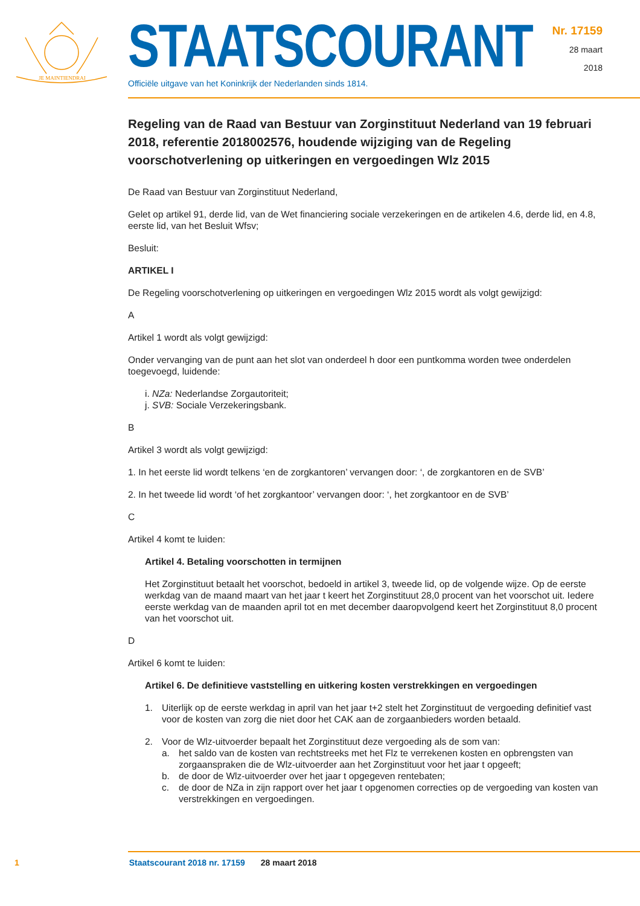JE MAINTIENDRAI
STAATSCOURANT
Officiële uitgave van het Koninkrijk der Nederlanden sinds 1814.
Nr. 17159
28 maart
2018
Regeling van de Raad van Bestuur van Zorginstituut Nederland van 19 februari 2018, referentie 2018002576, houdende wijziging van de Regeling voorschotverlening op uitkeringen en vergoedingen Wlz 2015
De Raad van Bestuur van Zorginstituut Nederland,
Gelet op artikel 91, derde lid, van de Wet financiering sociale verzekeringen en de artikelen 4.6, derde lid, en 4.8, eerste lid, van het Besluit Wfsv;
Besluit:
ARTIKEL I
De Regeling voorschotverlening op uitkeringen en vergoedingen Wlz 2015 wordt als volgt gewijzigd:
A
Artikel 1 wordt als volgt gewijzigd:
Onder vervanging van de punt aan het slot van onderdeel h door een puntkomma worden twee onderdelen toegevoegd, luidende:
i. NZa: Nederlandse Zorgautoriteit;
j. SVB: Sociale Verzekeringsbank.
B
Artikel 3 wordt als volgt gewijzigd:
1. In het eerste lid wordt telkens ‘en de zorgkantoren’ vervangen door: ‘, de zorgkantoren en de SVB’
2. In het tweede lid wordt ‘of het zorgkantoor’ vervangen door: ‘, het zorgkantoor en de SVB’
C
Artikel 4 komt te luiden:
Artikel 4. Betaling voorschotten in termijnen
Het Zorginstituut betaalt het voorschot, bedoeld in artikel 3, tweede lid, op de volgende wijze. Op de eerste werkdag van de maand maart van het jaar t keert het Zorginstituut 28,0 procent van het voorschot uit. Iedere eerste werkdag van de maanden april tot en met december daaropvolgend keert het Zorginstituut 8,0 procent van het voorschot uit.
D
Artikel 6 komt te luiden:
Artikel 6. De definitieve vaststelling en uitkering kosten verstrekkingen en vergoedingen
1. Uiterlijk op de eerste werkdag in april van het jaar t+2 stelt het Zorginstituut de vergoeding definitief vast voor de kosten van zorg die niet door het CAK aan de zorgaanbieders worden betaald.
2. Voor de Wlz-uitvoerder bepaalt het Zorginstituut deze vergoeding als de som van:
a. het saldo van de kosten van rechtstreeks met het Flz te verrekenen kosten en opbrengsten van zorgaanspraken die de Wlz-uitvoerder aan het Zorginstituut voor het jaar t opgeeft;
b. de door de Wlz-uitvoerder over het jaar t opgegeven rentebaten;
c. de door de NZa in zijn rapport over het jaar t opgenomen correcties op de vergoeding van kosten van verstrekkingen en vergoedingen.
1 Staatscourant 2018 nr. 17159 28 maart 2018